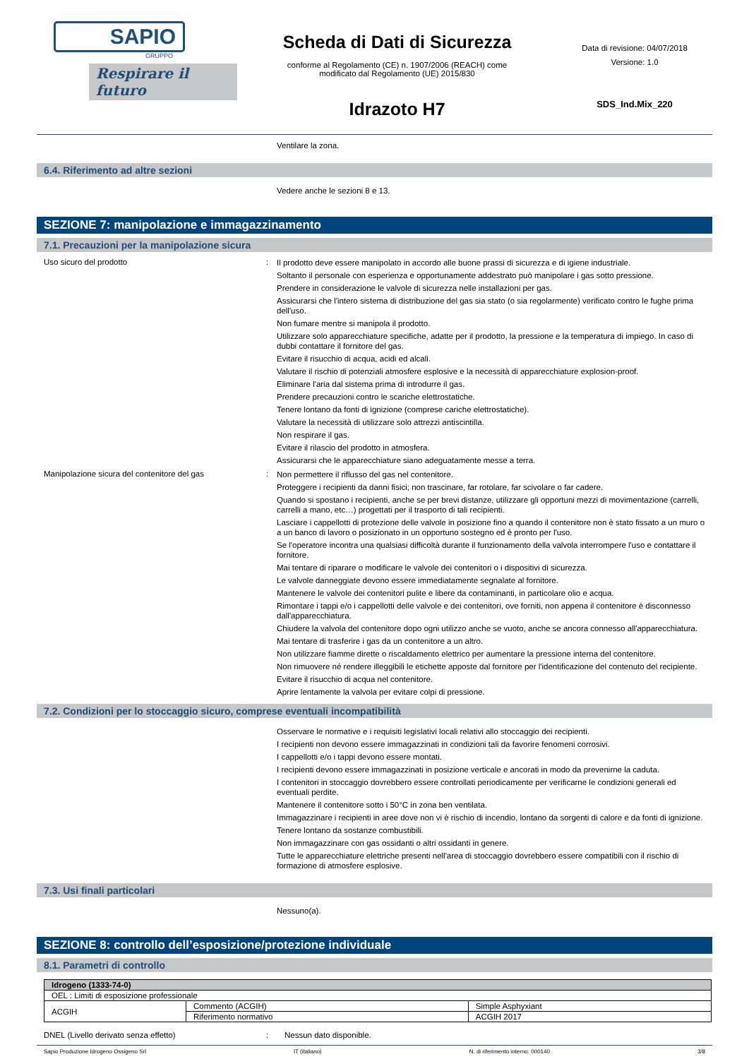SAPIO
GRUPPO
Respirare il futuro
Scheda di Dati di Sicurezza
conforme al Regolamento (CE) n. 1907/2006 (REACH) come
modificato dal Regolamento (UE) 2015/830
Idrazoto H7
Data di revisione: 04/07/2018
Versione: 1.0
SDS_Ind.Mix_220
Ventilare la zona.
6.4. Riferimento ad altre sezioni
Vedere anche le sezioni 8 e 13.
SEZIONE 7: manipolazione e immagazzinamento
7.1. Precauzioni per la manipolazione sicura
Uso sicuro del prodotto :
Il prodotto deve essere manipolato in accordo alle buone prassi di sicurezza e di igiene industriale.
Soltanto il personale con esperienza e opportunamente addestrato può manipolare i gas sotto pressione.
Prendere in considerazione le valvole di sicurezza nelle installazioni per gas.
Assicurarsi che l'intero sistema di distribuzione del gas sia stato (o sia regolarmente) verificato contro le fughe prima dell'uso.
Non fumare mentre si manipola il prodotto.
Utilizzare solo apparecchiature specifiche, adatte per il prodotto, la pressione e la temperatura di impiego. In caso di dubbi contattare il fornitore del gas.
Evitare il risucchio di acqua, acidi ed alcali.
Valutare il rischio di potenziali atmosfere esplosive e la necessità di apparecchiature explosion-proof.
Eliminare l'aria dal sistema prima di introdurre il gas.
Prendere precauzioni contro le scariche elettrostatiche.
Tenere lontano da fonti di ignizione (comprese cariche elettrostatiche).
Valutare la necessità di utilizzare solo attrezzi antiscintilla.
Non respirare il gas.
Evitare il rilascio del prodotto in atmosfera.
Assicurarsi che le apparecchiature siano adeguatamente messe a terra.
Manipolazione sicura del contenitore del gas :
Non permettere il riflusso del gas nel contenitore.
Proteggere i recipienti da danni fisici; non trascinare, far rotolare, far scivolare o far cadere.
Quando si spostano i recipienti, anche se per brevi distanze, utilizzare gli opportuni mezzi di movimentazione (carrelli, carrelli a mano, etc…) progettati per il trasporto di tali recipienti.
Lasciare i cappellotti di protezione delle valvole in posizione fino a quando il contenitore non è stato fissato a un muro o a un banco di lavoro o posizionato in un opportuno sostegno ed è pronto per l'uso.
Se l'operatore incontra una qualsiasi difficoltà durante il funzionamento della valvola interrompere l'uso e contattare il fornitore.
Mai tentare di riparare o modificare le valvole dei contenitori o i dispositivi di sicurezza.
Le valvole danneggiate devono essere immediatamente segnalate al fornitore.
Mantenere le valvole dei contenitori pulite e libere da contaminanti, in particolare olio e acqua.
Rimontare i tappi e/o i cappellotti delle valvole e dei contenitori, ove forniti, non appena il contenitore è disconnesso dall'apparecchiatura.
Chiudere la valvola del contenitore dopo ogni utilizzo anche se vuoto, anche se ancora connesso all'apparecchiatura.
Mai tentare di trasferire i gas da un contenitore a un altro.
Non utilizzare fiamme dirette o riscaldamento elettrico per aumentare la pressione interna del contenitore.
Non rimuovere né rendere illeggibili le etichette apposte dal fornitore per l'identificazione del contenuto del recipiente.
Evitare il risucchio di acqua nel contenitore.
Aprire lentamente la valvola per evitare colpi di pressione.
7.2. Condizioni per lo stoccaggio sicuro, comprese eventuali incompatibilità
Osservare le normative e i requisiti legislativi locali relativi allo stoccaggio dei recipienti.
I recipienti non devono essere immagazzinati in condizioni tali da favorire fenomeni corrosivi.
I cappellotti e/o i tappi devono essere montati.
I recipienti devono essere immagazzinati in posizione verticale e ancorati in modo da prevenirne la caduta.
I contenitori in stoccaggio dovrebbero essere controllati periodicamente per verificarne le condizioni generali ed eventuali perdite.
Mantenere il contenitore sotto i 50°C in zona ben ventilata.
Immagazzinare i recipienti in aree dove non vi è rischio di incendio, lontano da sorgenti di calore e da fonti di ignizione.
Tenere lontano da sostanze combustibili.
Non immagazzinare con gas ossidanti o altri ossidanti in genere.
Tutte le apparecchiature elettriche presenti nell'area di stoccaggio dovrebbero essere compatibili con il rischio di formazione di atmosfere esplosive.
7.3. Usi finali particolari
Nessuno(a).
SEZIONE 8: controllo dell’esposizione/protezione individuale
8.1. Parametri di controllo
| Idrogeno (1333-74-0) | | |
| OEL : Limiti di esposizione professionale | | |
| ACGIH | Commento (ACGIH) | Simple Asphyxiant |
| | Riferimento normativo | ACGIH 2017 |
DNEL (Livello derivato senza effetto) : Nessun dato disponible.
Sapio Produzione Idrogeno Ossigeno Srl IT (italiano) N. di riferimento interno: 000140 3/8